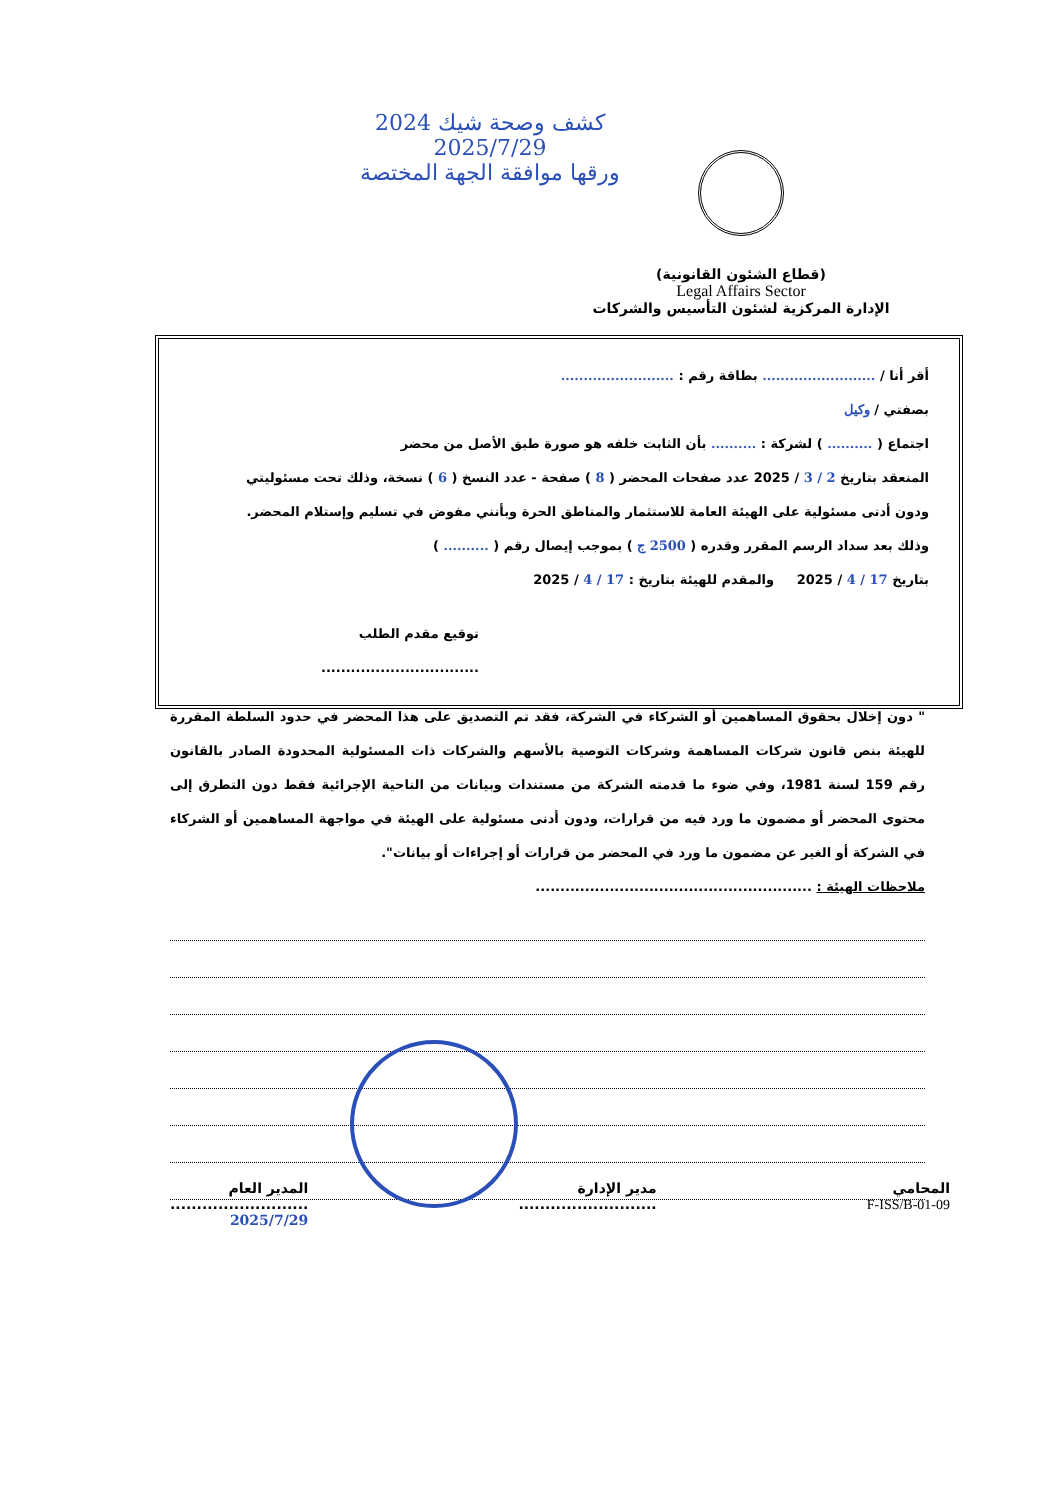كشف وصحة شيك 2024
2025/7/29
ورقها موافقة الجهة المختصة
(قطاع الشئون القانونية)
Legal Affairs Sector
الإدارة المركزية لشئون التأسيس والشركات
أقر أنا / ......................... بطاقة رقم : .........................
بصفتي / وكيل
اجتماع ( .......... ) لشركة : .......... بأن الثابت خلفه هو صورة طبق الأصل من محضر
المنعقد بتاريخ 2 / 3 / 2025 عدد صفحات المحضر ( 8 ) صفحة - عدد النسخ ( 6 ) نسخة، وذلك تحت مسئوليتي
ودون أدنى مسئولية على الهيئة العامة للاستثمار والمناطق الحرة وبأنني مفوض في تسليم وإستلام المحضر.
وذلك بعد سداد الرسم المقرر وقدره ( 2500 ج ) بموجب إيصال رقم ( .......... )
بتاريخ 17 / 4 / 2025 والمقدم للهيئة بتاريخ : 17 / 4 / 2025
توقيع مقدم الطلب
................................
" دون إخلال بحقوق المساهمين أو الشركاء في الشركة، فقد تم التصديق على هذا المحضر في حدود السلطة المقررة للهيئة بنص قانون شركات المساهمة وشركات التوصية بالأسهم والشركات ذات المسئولية المحدودة الصادر بالقانون رقم 159 لسنة 1981، وفي ضوء ما قدمته الشركة من مستندات وبيانات من الناحية الإجرائية فقط دون التطرق إلى محتوى المحضر أو مضمون ما ورد فيه من قرارات، ودون أدنى مسئولية على الهيئة في مواجهة المساهمين أو الشركاء في الشركة أو الغير عن مضمون ما ورد في المحضر من قرارات أو إجراءات أو بيانات".
ملاحظات الهيئة : ........................................................
المحامي
F-ISS/B-01-09
مدير الإدارة
..........................
المدير العام
..........................
2025/7/29